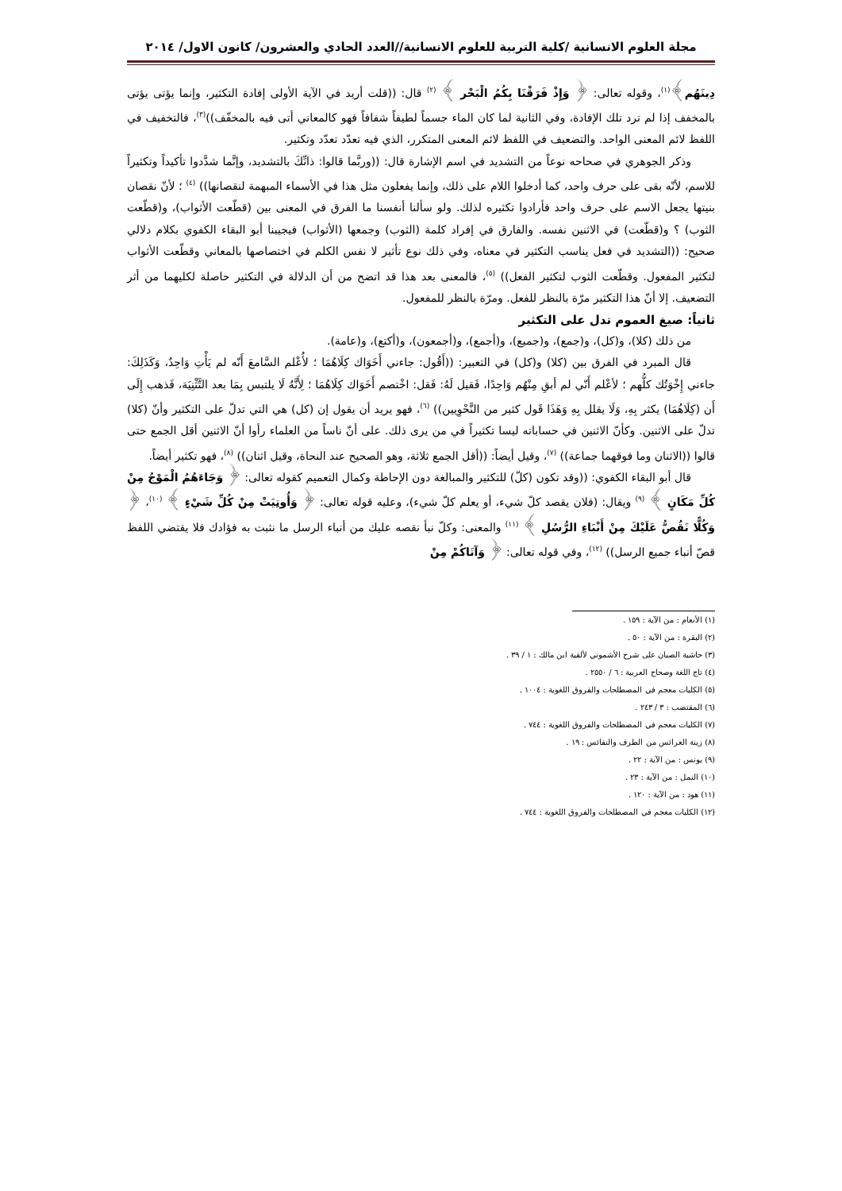مجلة العلوم الانسانية /كلية التربية للعلوم الانسانية//العدد الحادي والعشرون/ كانون الاول/ ٢٠١٤
دِينَهُم﴾<sup>(١)</sup>، وقوله تعالى: ﴿ وَإِذْ فَرَقْنَا بِكُمُ الْبَحْر ﴾ <sup>(٢)</sup> قال: ((قلت أريد في الآية الأولى إفادة التكثير، وإنما يؤتى يؤتى بالمخفف إذا لم ترد تلك الإفادة، وفي الثانية لما كان الماء جسماً لطيفاً شفافاً فهو كالمعاني أتى فيه بالمخفّف))<sup>(٣)</sup>، فالتخفيف في اللفظ لائم المعنى الواحد. والتضعيف في اللفظ لائم المعنى المتكرر، الذي فيه تعدّد تعدّد وتكثير.
وذكر الجوهري في صحاحه نوعاً من التشديد في اسم الإشارة قال: ((وربَّما قالوا: ذانِّكَ بالتشديد، وإنَّما شدَّدوا تأكيداً وتكثيراً للاسم، لأنّه بقى على حرف واحد، كما أدخلوا اللام على ذلك، وإنما يفعلون مثل هذا في الأسماء المبهمة لنقصانها)) <sup>(٤)</sup> ؛ لأنّ نقصان بنيتها يجعل الاسم على حرف واحد فأرادوا تكثيره لذلك. ولو سألنا أنفسنا ما الفرق في المعنى بين (قطّعت الأثواب)، و(قطّعت الثوب) ؟ و(قطّعت) في الاثنين نفسه. والفارق في إفراد كلمة (الثوب) وجمعها (الأثواب) فيجيبنا أبو البقاء الكفوي بكلام دلالي صحيح: ((التشديد في فعل يناسب التكثير في معناه، وفي ذلك نوع تأثير لا نفس الكلم في اختصاصها بالمعاني وقطّعت الأثواب لتكثير المفعول. وقطّعت الثوب لتكثير الفعل)) <sup>(٥)</sup>، فالمعنى بعد هذا قد اتضح من أن الدلالة في التكثير حاصلة لكليهما من أثر التضعيف. إلا أنّ هذا التكثير مرّة بالنظر للفعل. ومرّة بالنظر للمفعول.
ثانياً: صيغ العموم تدل على التكثير
من ذلك (كلا)، و(كل)، و(جمع)، و(جميع)، و(أجمع)، و(أجمعون)، و(أكتع)، و(عامة).
قال المبرد في الفرق بين (كلا) و(كل) في التعبير: ((أَقُول: جاءني أَخَوَاك كِلَاهُمَا ؛ لأُعْلم السَّامعَ أَنّه لم يَأْتِ وَاحِدٌ، وَكَذَلِكَ: جاءني إِخْوَتُك كلُّهم ؛ لأعْلم أَنّي لم أبقِ مِنْهُم وَاحِدًا، فَقيل لَهُ: فَقل: اخْتصم أَخَوَاك كِلَاهُمَا ؛ لِأَنَّهُ لَا يلتبس بِمَا بعد التَّثْنِيَة، فَذهب إِلَى أَن (كِلَاهُمَا) يكثر بِهِ، وَلَا يقلل بِهِ وَهَذَا قَول كثير من النَّحْوِيين)) <sup>(٦)</sup>، فهو يريد أن يقول إن (كل) هي التي تدلّ على التكثير وأنّ (كلا) تدلّ على الاثنين. وكأنّ الاثنين في حساباته ليسا تكثيراً في من يرى ذلك. على أنّ ناساً من العلماء رأوا أنّ الاثنين أقل الجمع حتى قالوا ((الاثنان وما فوقهما جماعة)) <sup>(٧)</sup>، وقيل أيضاً: ((أقل الجمع ثلاثة، وهو الصحيح عند النحاة، وقيل اثنان)) <sup>(٨)</sup>، فهو تكثير أيضاً.
قال أبو البقاء الكفوي: ((وقد تكون (كلّ) للتكثير والمبالغة دون الإحاطة وكمال التعميم كقوله تعالى: ﴿ وَجَاءَهُمُ الْمَوْجُ مِنْ كُلِّ مَكَانٍ ﴾ <sup>(٩)</sup> ويقال: (فلان يقصد كلّ شيء، أو يعلم كلّ شيء)، وعليه قوله تعالى: ﴿ وَأُوتِيَتْ مِنْ كُلِّ شَيْءٍ ﴾ <sup>(١٠)</sup>، ﴿ وَكُلًّا نَقُصُّ عَلَيْكَ مِنْ أَنْبَاءِ الرُّسُلِ ﴾ <sup>(١١)</sup> والمعنى: وكلّ نبأ نقصه عليك من أنباء الرسل ما نثبت به فؤادك فلا يقتضي اللفظ قصّ أنباء جميع الرسل)) <sup>(١٢)</sup>، وفي قوله تعالى: ﴿ وَآتَاكُمْ مِنْ
(١) الأنعام : من الآية : ١٥٩ .
(٢) البقرة : من الآية : ٥٠ .
(٣) حاشية الصبان على شرح الأشموني لألفية ابن مالك : ١ / ٣٩ .
(٤) تاج اللغة وصحاح العربية : ٦ / ٢٥٥٠ .
(٥) الكليات معجم في المصطلحات والفروق اللغوية : ١٠٠٤ .
(٦) المقتضب : ٣ / ٢٤٣ .
(٧) الكليات معجم في المصطلحات والفروق اللغوية : ٧٤٤ .
(٨) زينة العرائس من الطرف والنفائس : ١٩ .
(٩) يونس : من الآية : ٢٢ .
(١٠) النمل : من الآية : ٢٣ .
(١١) هود : من الآية : ١٢٠ .
(١٢) الكليات معجم في المصطلحات والفروق اللغوية : ٧٤٤ .